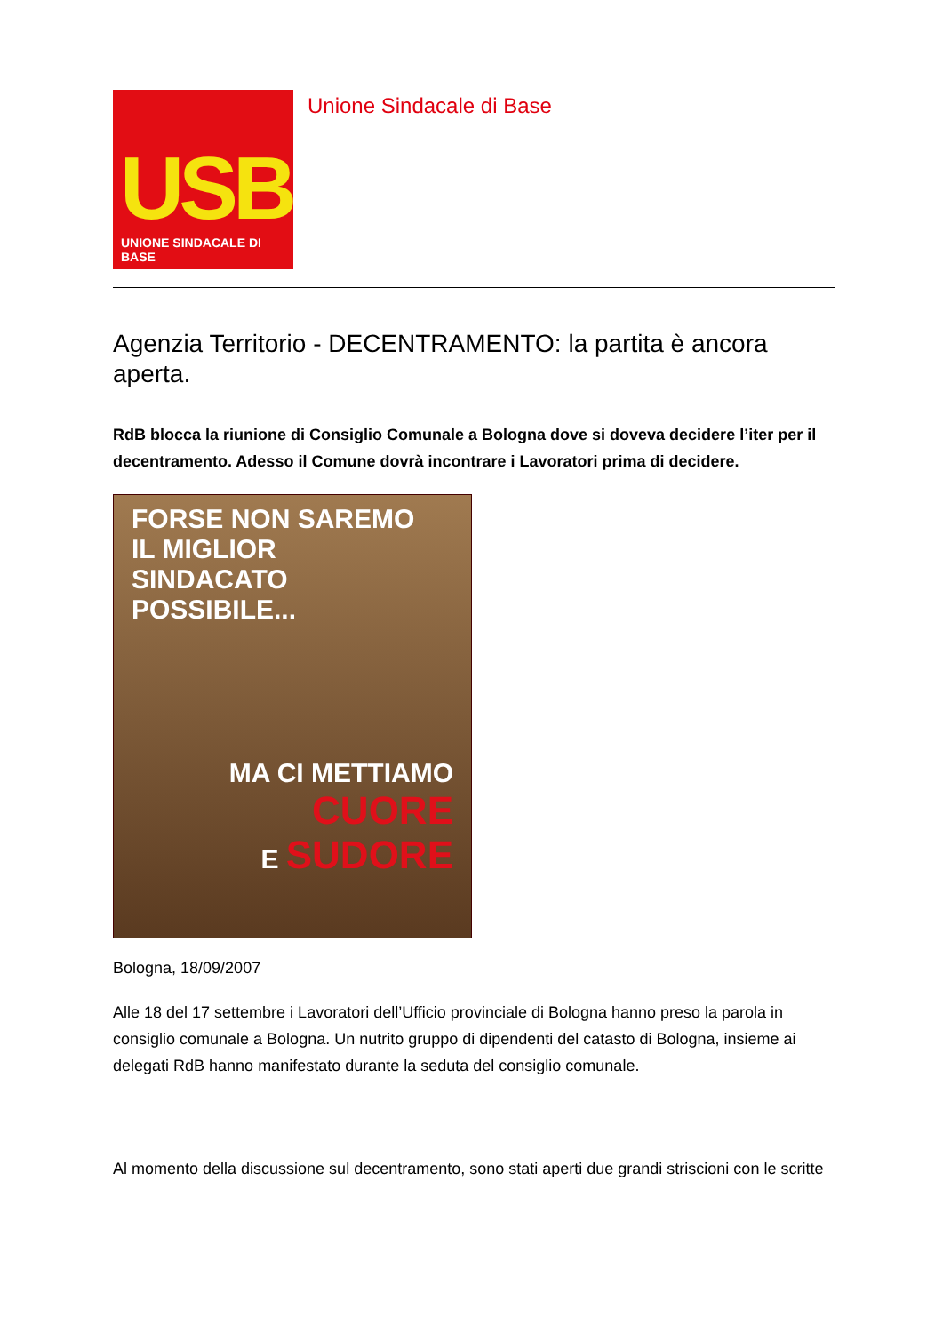USB
UNIONE SINDACALE DI BASE
Unione Sindacale di Base
Agenzia Territorio - DECENTRAMENTO: la partita è ancora aperta.
RdB blocca la riunione di Consiglio Comunale a Bologna dove si doveva decidere l’iter per il decentramento. Adesso il Comune dovrà incontrare i Lavoratori prima di decidere.
FORSE NON SAREMO
IL MIGLIOR
SINDACATO
POSSIBILE...
MA CI METTIAMO
CUORE
E SUDORE
Bologna, 18/09/2007
Alle 18 del 17 settembre i Lavoratori dell’Ufficio provinciale di Bologna hanno preso la parola in consiglio comunale a Bologna. Un nutrito gruppo di dipendenti del catasto di Bologna, insieme ai delegati RdB hanno manifestato durante la seduta del consiglio comunale.
Al momento della discussione sul decentramento, sono stati aperti due grandi striscioni con le scritte